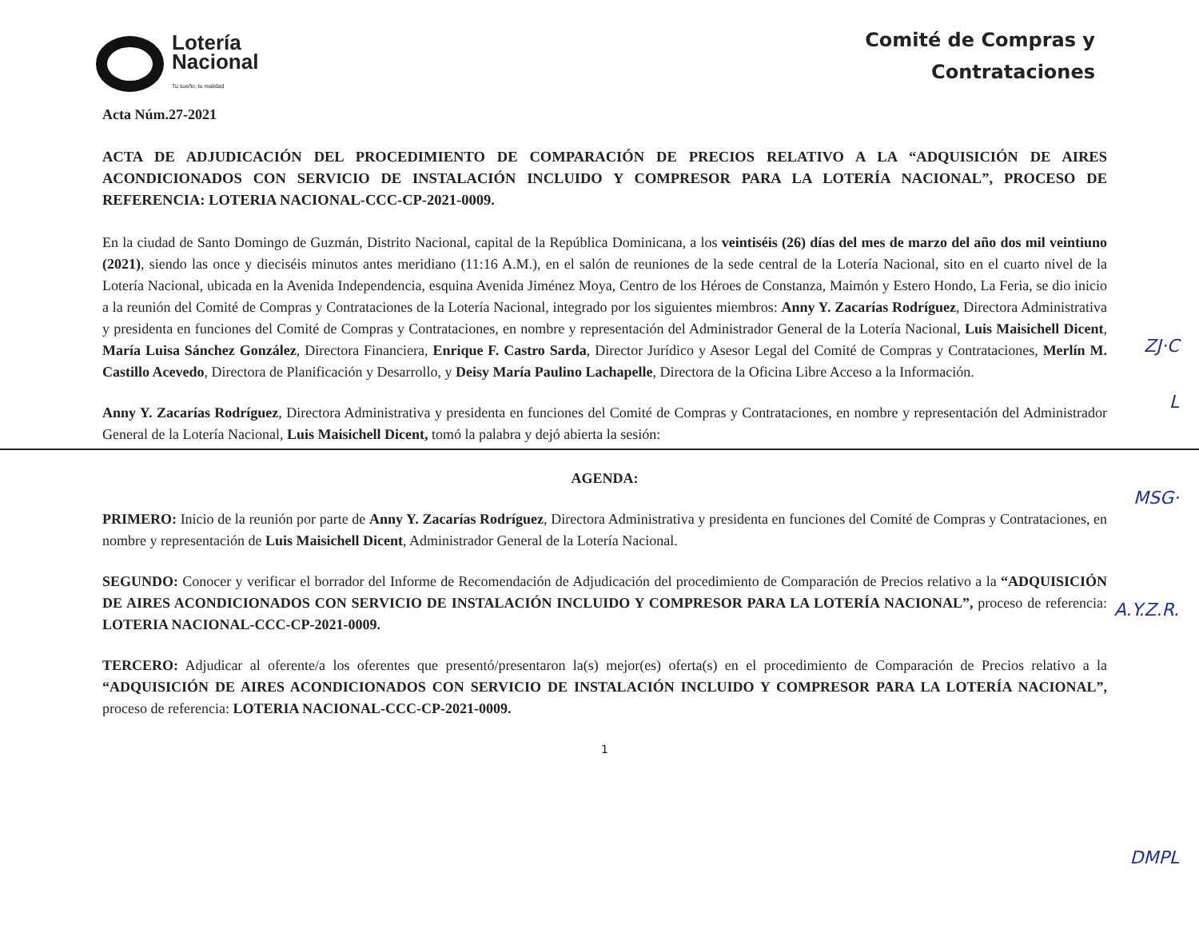Lotería
Nacional
Tu sueño, tu realidad
Comité de Compras y
Contrataciones
Acta Núm.27-2021
ACTA DE ADJUDICACIÓN DEL PROCEDIMIENTO DE COMPARACIÓN DE PRECIOS RELATIVO A LA “ADQUISICIÓN DE AIRES ACONDICIONADOS CON SERVICIO DE INSTALACIÓN INCLUIDO Y COMPRESOR PARA LA LOTERÍA NACIONAL”, PROCESO DE REFERENCIA: LOTERIA NACIONAL-CCC-CP-2021-0009.
En la ciudad de Santo Domingo de Guzmán, Distrito Nacional, capital de la República Dominicana, a los veintiséis (26) días del mes de marzo del año dos mil veintiuno (2021), siendo las once y dieciséis minutos antes meridiano (11:16 A.M.), en el salón de reuniones de la sede central de la Lotería Nacional, sito en el cuarto nivel de la Lotería Nacional, ubicada en la Avenida Independencia, esquina Avenida Jiménez Moya, Centro de los Héroes de Constanza, Maimón y Estero Hondo, La Feria, se dio inicio a la reunión del Comité de Compras y Contrataciones de la Lotería Nacional, integrado por los siguientes miembros: Anny Y. Zacarías Rodríguez, Directora Administrativa y presidenta en funciones del Comité de Compras y Contrataciones, en nombre y representación del Administrador General de la Lotería Nacional, Luis Maisichell Dicent, María Luisa Sánchez González, Directora Financiera, Enrique F. Castro Sarda, Director Jurídico y Asesor Legal del Comité de Compras y Contrataciones, Merlín M. Castillo Acevedo, Directora de Planificación y Desarrollo, y Deisy María Paulino Lachapelle, Directora de la Oficina Libre Acceso a la Información.
Anny Y. Zacarías Rodríguez, Directora Administrativa y presidenta en funciones del Comité de Compras y Contrataciones, en nombre y representación del Administrador General de la Lotería Nacional, Luis Maisichell Dicent, tomó la palabra y dejó abierta la sesión:
AGENDA:
PRIMERO: Inicio de la reunión por parte de Anny Y. Zacarías Rodríguez, Directora Administrativa y presidenta en funciones del Comité de Compras y Contrataciones, en nombre y representación de Luis Maisichell Dicent, Administrador General de la Lotería Nacional.
SEGUNDO: Conocer y verificar el borrador del Informe de Recomendación de Adjudicación del procedimiento de Comparación de Precios relativo a la “ADQUISICIÓN DE AIRES ACONDICIONADOS CON SERVICIO DE INSTALACIÓN INCLUIDO Y COMPRESOR PARA LA LOTERÍA NACIONAL”, proceso de referencia: LOTERIA NACIONAL-CCC-CP-2021-0009.
TERCERO: Adjudicar al oferente/a los oferentes que presentó/presentaron la(s) mejor(es) oferta(s) en el procedimiento de Comparación de Precios relativo a la “ADQUISICIÓN DE AIRES ACONDICIONADOS CON SERVICIO DE INSTALACIÓN INCLUIDO Y COMPRESOR PARA LA LOTERÍA NACIONAL”, proceso de referencia: LOTERIA NACIONAL-CCC-CP-2021-0009.
1
ZJ·C
L
MSG·
A.Y.Z.R.
DMPL